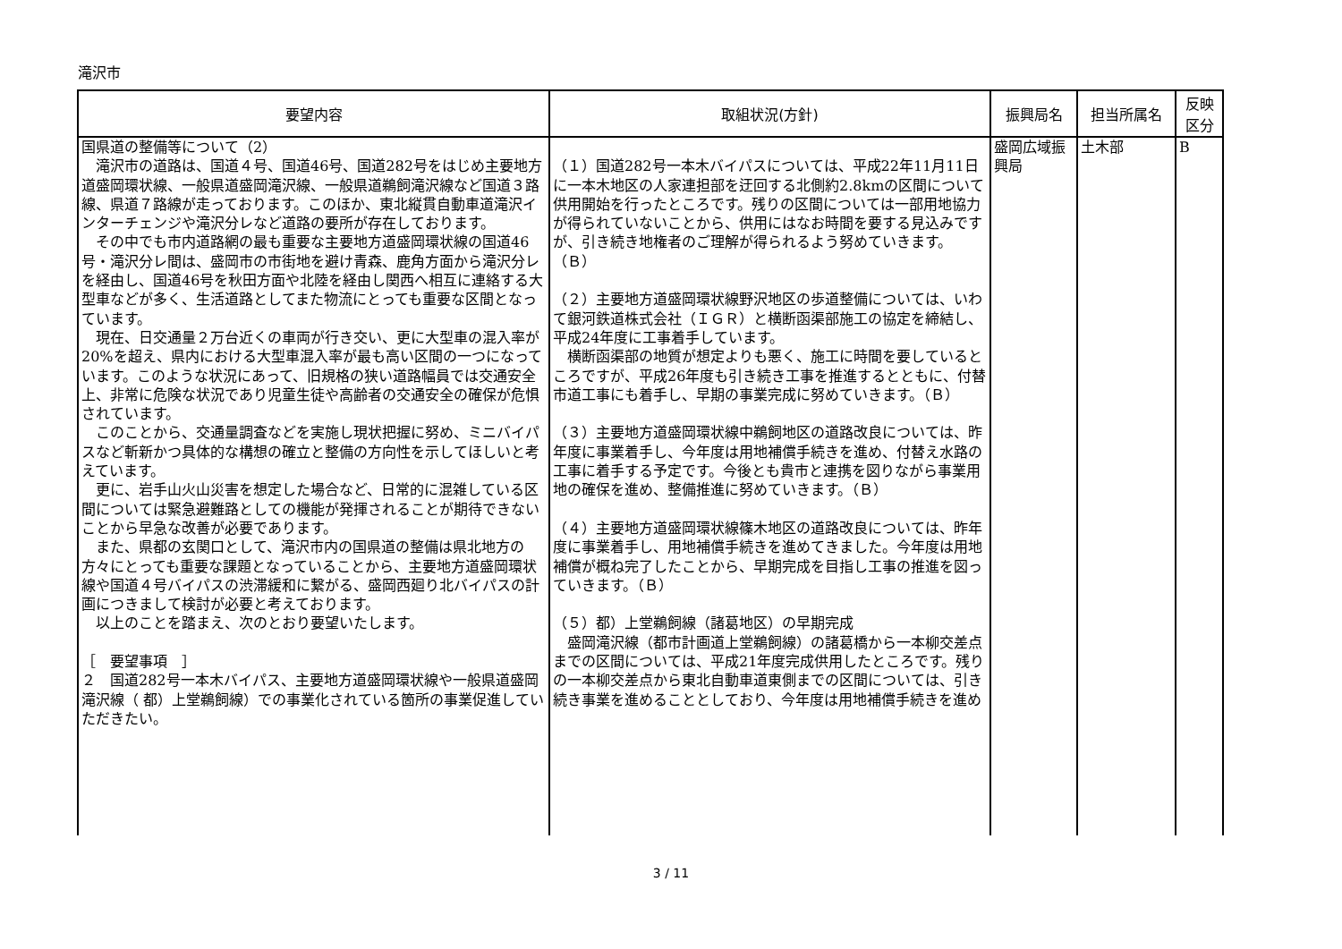滝沢市
| 要望内容 | 取組状況(方針) | 振興局名 | 担当所属名 | 反映 区分 |
| --- | --- | --- | --- | --- |
| 国県道の整備等について（2） 滝沢市の道路は、国道４号、国道46号、国道282号をはじめ主要地方道盛岡環状線、一般県道盛岡滝沢線、一般県道鵜飼滝沢線など国道３路線、県道７路線が走っております。このほか、東北縦貫自動車道滝沢インターチェンジや滝沢分レなど道路の要所が存在しております。 その中でも市内道路網の最も重要な主要地方道盛岡環状線の国道46号・滝沢分レ間は、盛岡市の市街地を避け青森、鹿角方面から滝沢分レを経由し、国道46号を秋田方面や北陸を経由し関西へ相互に連絡する大型車などが多く、生活道路としてまた物流にとっても重要な区間となっています。 現在、日交通量２万台近くの車両が行き交い、更に大型車の混入率が20%を超え、県内における大型車混入率が最も高い区間の一つになっています。このような状況にあって、旧規格の狭い道路幅員では交通安全上、非常に危険な状況であり児童生徒や高齢者の交通安全の確保が危惧されています。 このことから、交通量調査などを実施し現状把握に努め、ミニバイパスなど斬新かつ具体的な構想の確立と整備の方向性を示してほしいと考えています。 更に、岩手山火山災害を想定した場合など、日常的に混雑している区間については緊急避難路としての機能が発揮されることが期待できないことから早急な改善が必要であります。 また、県都の玄関口として、滝沢市内の国県道の整備は県北地方の方々にとっても重要な課題となっていることから、主要地方道盛岡環状線や国道４号バイパスの渋滞緩和に繋がる、盛岡西廻り北バイパスの計画につきまして検討が必要と考えております。 以上のことを踏まえ、次のとおり要望いたします。 ［ 要望事項 ］ ２ 国道282号一本木バイパス、主要地方道盛岡環状線や一般県道盛岡滝沢線（ 都）上堂鵜飼線）での事業化されている箇所の事業促進していただきたい。 | （１）国道282号一本木バイパスについては、平成22年11月11日に一本木地区の人家連担部を迂回する北側約2.8kmの区間について供用開始を行ったところです。残りの区間については一部用地協力が得られていないことから、供用にはなお時間を要する見込みですが、引き続き地権者のご理解が得られるよう努めていきます。（Ｂ） （２）主要地方道盛岡環状線野沢地区の歩道整備については、いわて銀河鉄道株式会社（ＩＧＲ）と横断函渠部施工の協定を締結し、平成24年度に工事着手しています。 横断函渠部の地質が想定よりも悪く、施工に時間を要しているところですが、平成26年度も引き続き工事を推進するとともに、付替市道工事にも着手し、早期の事業完成に努めていきます。（Ｂ） （３）主要地方道盛岡環状線中鵜飼地区の道路改良については、昨年度に事業着手し、今年度は用地補償手続きを進め、付替え水路の工事に着手する予定です。今後とも貴市と連携を図りながら事業用地の確保を進め、整備推進に努めていきます。（Ｂ） （４）主要地方道盛岡環状線篠木地区の道路改良については、昨年度に事業着手し、用地補償手続きを進めてきました。今年度は用地補償が概ね完了したことから、早期完成を目指し工事の推進を図っていきます。（Ｂ） （５）都）上堂鵜飼線（諸葛地区）の早期完成 盛岡滝沢線（都市計画道上堂鵜飼線）の諸葛橋から一本柳交差点までの区間については、平成21年度完成供用したところです。残りの一本柳交差点から東北自動車道東側までの区間については、引き続き事業を進めることとしており、今年度は用地補償手続きを進め | 盛岡広域振興局 | 土木部 | B |
3 / 11